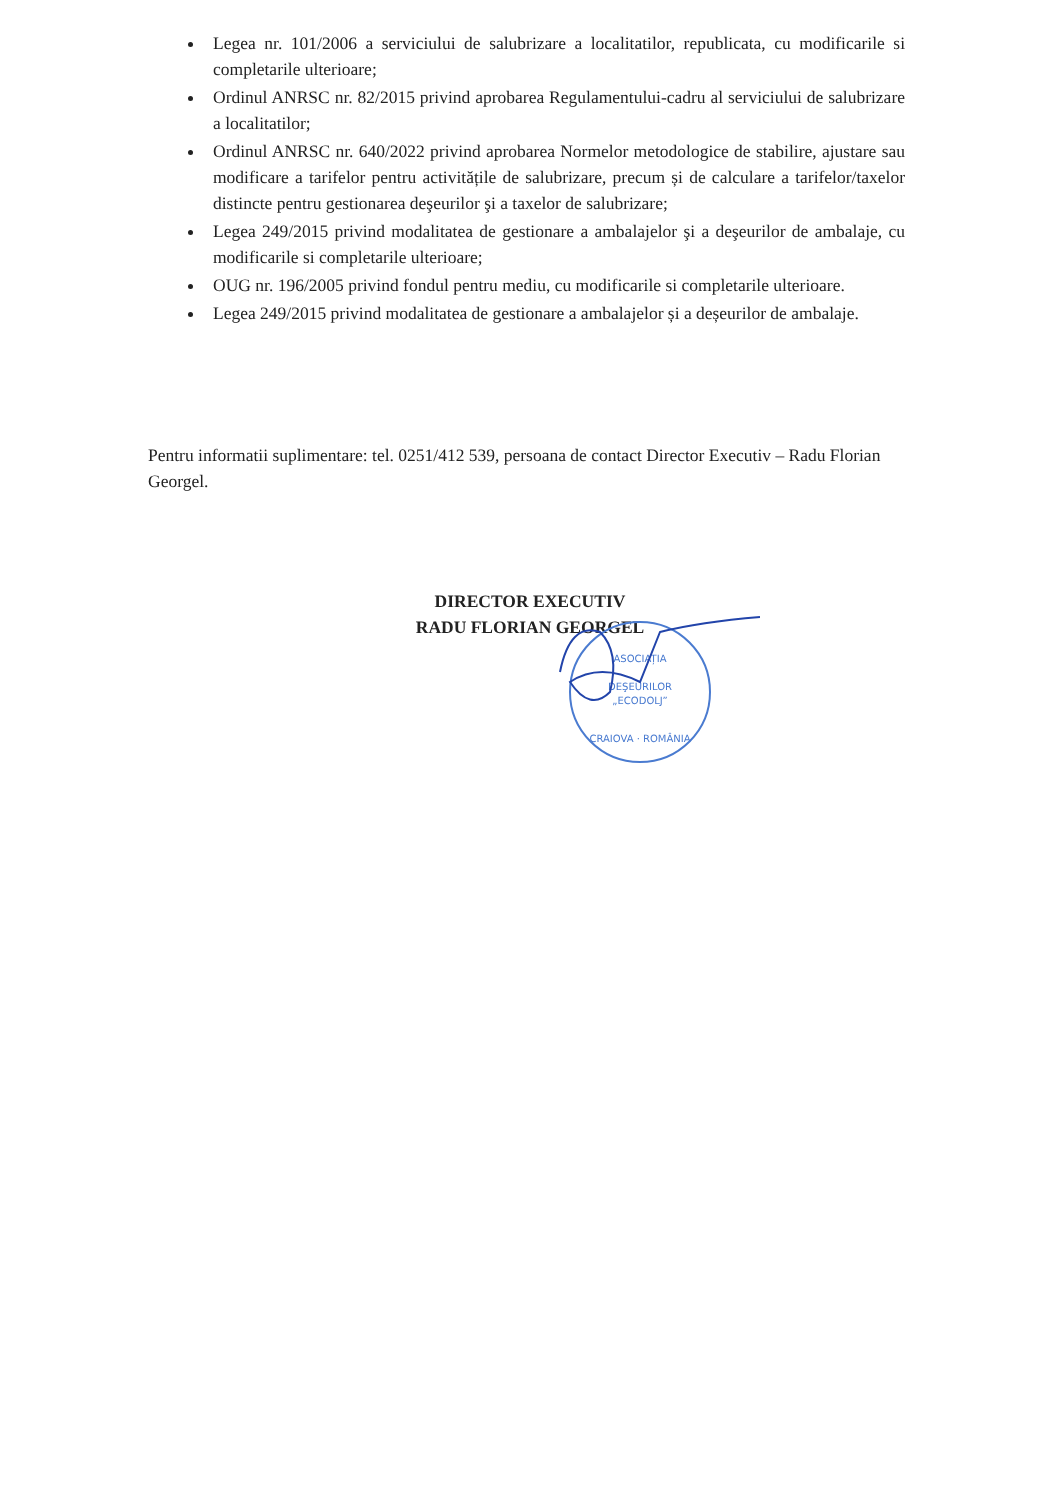Legea nr. 101/2006 a serviciului de salubrizare a localitatilor, republicata, cu modificarile si completarile ulterioare;
Ordinul ANRSC nr. 82/2015 privind aprobarea Regulamentului-cadru al serviciului de salubrizare a localitatilor;
Ordinul ANRSC nr. 640/2022 privind aprobarea Normelor metodologice de stabilire, ajustare sau modificare a tarifelor pentru activitățile de salubrizare, precum și de calculare a tarifelor/taxelor distincte pentru gestionarea deşeurilor şi a taxelor de salubrizare;
Legea 249/2015 privind modalitatea de gestionare a ambalajelor şi a deşeurilor de ambalaje, cu modificarile si completarile ulterioare;
OUG nr. 196/2005 privind fondul pentru mediu, cu modificarile si completarile ulterioare.
Legea 249/2015 privind modalitatea de gestionare a ambalajelor și a deșeurilor de ambalaje.
Pentru informatii suplimentare: tel. 0251/412 539, persoana de contact Director Executiv – Radu Florian Georgel.
DIRECTOR EXECUTIV
RADU FLORIAN GEORGEL
ASOCIAȚIA
DEŞEURILOR
„ECODOLJ”
CRAIOVA · ROMÂNIA